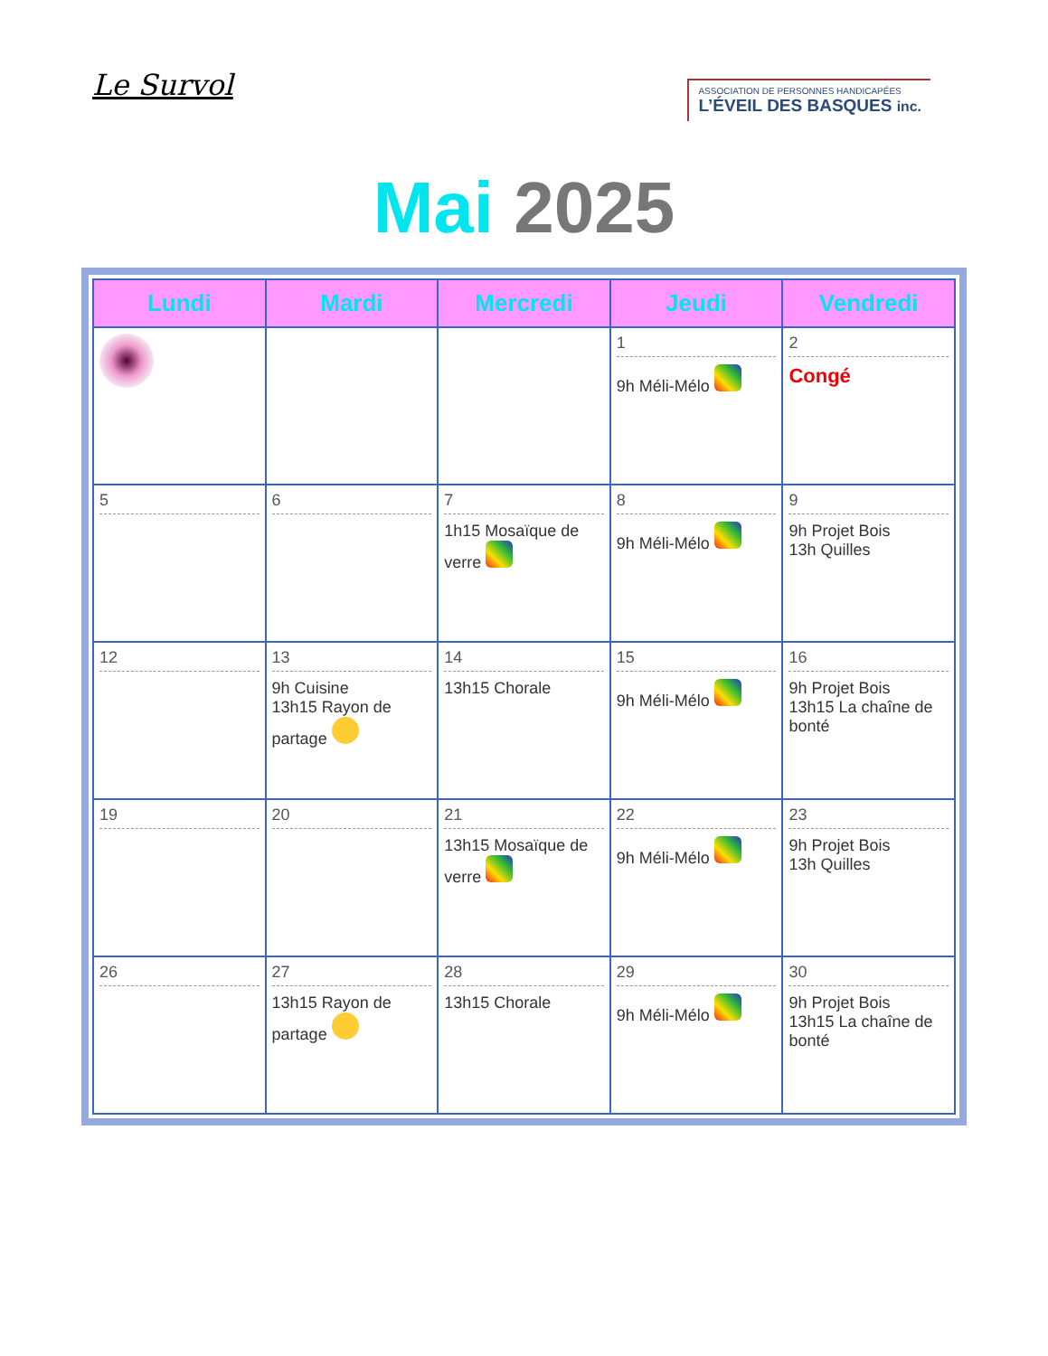Le Survol
ASSOCIATION DE PERSONNES HANDICAPÉES
L’ÉVEIL DES BASQUES inc.
Mai 2025
| Lundi | Mardi | Mercredi | Jeudi | Vendredi |
| --- | --- | --- | --- | --- |
| | | | 1 9h Méli-Mélo | 2 Congé |
| 5 | 6 | 7 1h15 Mosaïque de verre | 8 9h Méli-Mélo | 9 9h Projet Bois 13h Quilles |
| 12 | 13 9h Cuisine 13h15 Rayon de partage | 14 13h15 Chorale | 15 9h Méli-Mélo | 16 9h Projet Bois 13h15 La chaîne de bonté |
| 19 | 20 | 21 13h15 Mosaïque de verre | 22 9h Méli-Mélo | 23 9h Projet Bois 13h Quilles |
| 26 | 27 13h15 Rayon de partage | 28 13h15 Chorale | 29 9h Méli-Mélo | 30 9h Projet Bois 13h15 La chaîne de bonté |